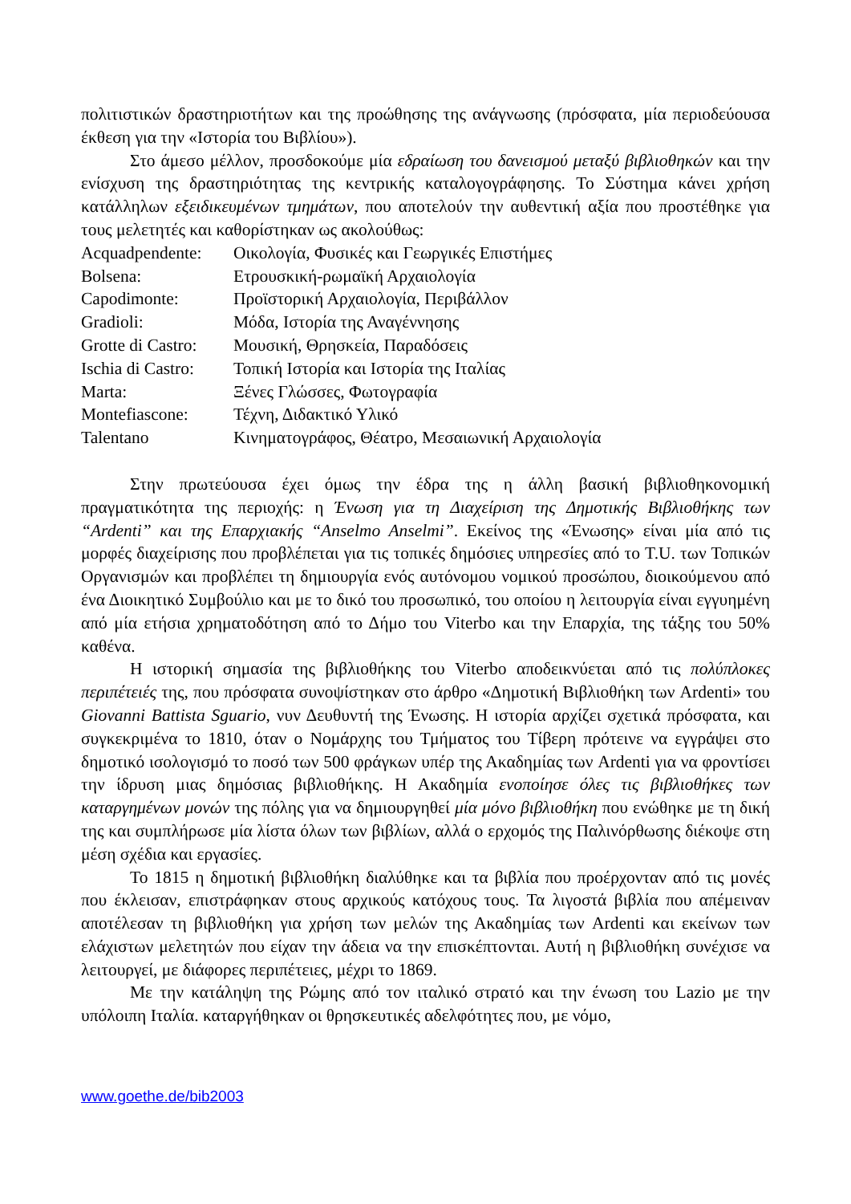πολιτιστικών δραστηριοτήτων και της προώθησης της ανάγνωσης (πρόσφατα, μία περιοδεύουσα έκθεση για την «Ιστορία του Βιβλίου»).
Στο άμεσο μέλλον, προσδοκούμε μία εδραίωση του δανεισμού μεταξύ βιβλιοθηκών και την ενίσχυση της δραστηριότητας της κεντρικής καταλογογράφησης. Το Σύστημα κάνει χρήση κατάλληλων εξειδικευμένων τμημάτων, που αποτελούν την αυθεντική αξία που προστέθηκε για τους μελετητές και καθορίστηκαν ως ακολούθως:
Acquadpendente: Οικολογία, Φυσικές και Γεωργικές Επιστήμες
Bolsena: Ετρουσκική-ρωμαϊκή Αρχαιολογία
Capodimonte: Προϊστορική Αρχαιολογία, Περιβάλλον
Gradioli: Μόδα, Ιστορία της Αναγέννησης
Grotte di Castro: Μουσική, Θρησκεία, Παραδόσεις
Ischia di Castro: Τοπική Ιστορία και Ιστορία της Ιταλίας
Marta: Ξένες Γλώσσες, Φωτογραφία
Montefiascone: Τέχνη, Διδακτικό Υλικό
Talentano Κινηματογράφος, Θέατρο, Μεσαιωνική Αρχαιολογία
Στην πρωτεύουσα έχει όμως την έδρα της η άλλη βασική βιβλιοθηκονομική πραγματικότητα της περιοχής: η Ένωση για τη Διαχείριση της Δημοτικής Βιβλιοθήκης των “Ardenti” και της Επαρχιακής “Anselmo Anselmi”. Εκείνος της «Ένωσης» είναι μία από τις μορφές διαχείρισης που προβλέπεται για τις τοπικές δημόσιες υπηρεσίες από το T.U. των Τοπικών Οργανισμών και προβλέπει τη δημιουργία ενός αυτόνομου νομικού προσώπου, διοικούμενου από ένα Διοικητικό Συμβούλιο και με το δικό του προσωπικό, του οποίου η λειτουργία είναι εγγυημένη από μία ετήσια χρηματοδότηση από το Δήμο του Viterbo και την Επαρχία, της τάξης του 50% καθένα.
Η ιστορική σημασία της βιβλιοθήκης του Viterbo αποδεικνύεται από τις πολύπλοκες περιπέτειές της, που πρόσφατα συνοψίστηκαν στο άρθρο «Δημοτική Βιβλιοθήκη των Ardenti» του Giovanni Battista Sguario, νυν Δευθυντή της Ένωσης. Η ιστορία αρχίζει σχετικά πρόσφατα, και συγκεκριμένα το 1810, όταν ο Νομάρχης του Τμήματος του Τίβερη πρότεινε να εγγράψει στο δημοτικό ισολογισμό το ποσό των 500 φράγκων υπέρ της Ακαδημίας των Ardenti για να φροντίσει την ίδρυση μιας δημόσιας βιβλιοθήκης. Η Ακαδημία ενοποίησε όλες τις βιβλιοθήκες των καταργημένων μονών της πόλης για να δημιουργηθεί μία μόνο βιβλιοθήκη που ενώθηκε με τη δική της και συμπλήρωσε μία λίστα όλων των βιβλίων, αλλά ο ερχομός της Παλινόρθωσης διέκοψε στη μέση σχέδια και εργασίες.
Το 1815 η δημοτική βιβλιοθήκη διαλύθηκε και τα βιβλία που προέρχονταν από τις μονές που έκλεισαν, επιστράφηκαν στους αρχικούς κατόχους τους. Τα λιγοστά βιβλία που απέμειναν αποτέλεσαν τη βιβλιοθήκη για χρήση των μελών της Ακαδημίας των Ardenti και εκείνων των ελάχιστων μελετητών που είχαν την άδεια να την επισκέπτονται. Αυτή η βιβλιοθήκη συνέχισε να λειτουργεί, με διάφορες περιπέτειες, μέχρι το 1869.
Με την κατάληψη της Ρώμης από τον ιταλικό στρατό και την ένωση του Lazio με την υπόλοιπη Ιταλία. καταργήθηκαν οι θρησκευτικές αδελφότητες που, με νόμο,
www.goethe.de/bib2003